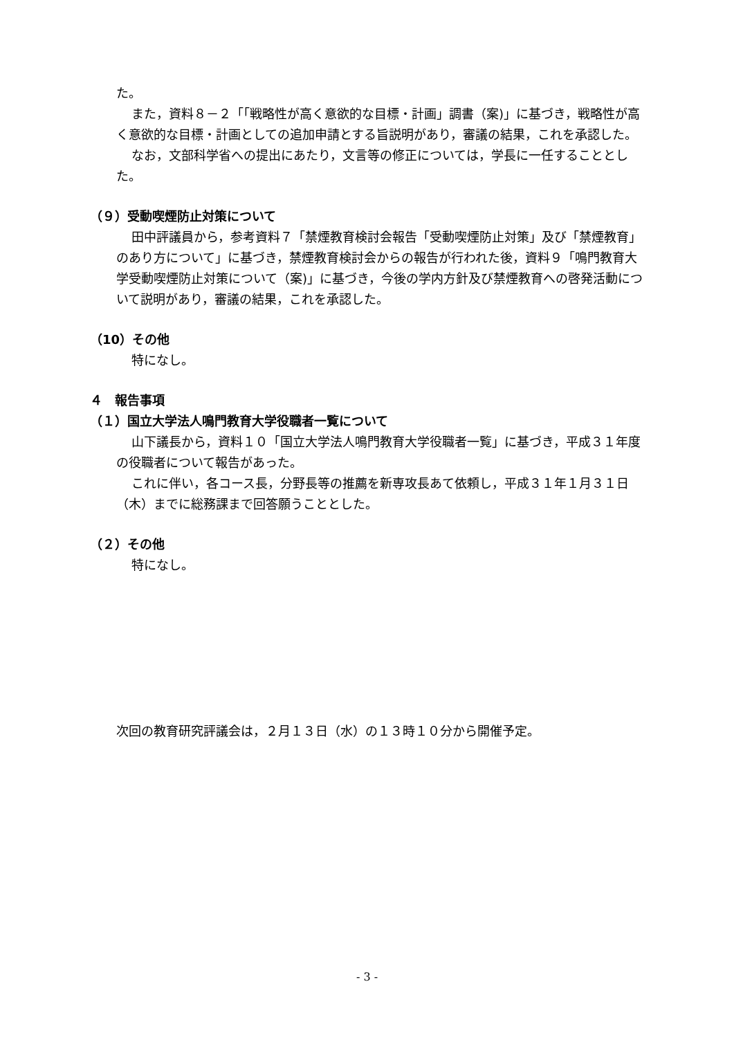た。
また，資料８－２「「戦略性が高く意欲的な目標・計画」調書（案)」に基づき，戦略性が高く意欲的な目標・計画としての追加申請とする旨説明があり，審議の結果，これを承認した。
なお，文部科学省への提出にあたり，文言等の修正については，学長に一任することとした。
（９）受動喫煙防止対策について
田中評議員から，参考資料７「禁煙教育検討会報告「受動喫煙防止対策」及び「禁煙教育」のあり方について」に基づき，禁煙教育検討会からの報告が行われた後，資料９「鳴門教育大学受動喫煙防止対策について（案)」に基づき，今後の学内方針及び禁煙教育への啓発活動について説明があり，審議の結果，これを承認した。
（10）その他
特になし。
４　報告事項
（１）国立大学法人鳴門教育大学役職者一覧について
山下議長から，資料１０「国立大学法人鳴門教育大学役職者一覧」に基づき，平成３１年度の役職者について報告があった。
これに伴い，各コース長，分野長等の推薦を新専攻長あて依頼し，平成３１年１月３１日（木）までに総務課まで回答願うこととした。
（２）その他
特になし。
次回の教育研究評議会は，２月１３日（水）の１３時１０分から開催予定。
- 3 -